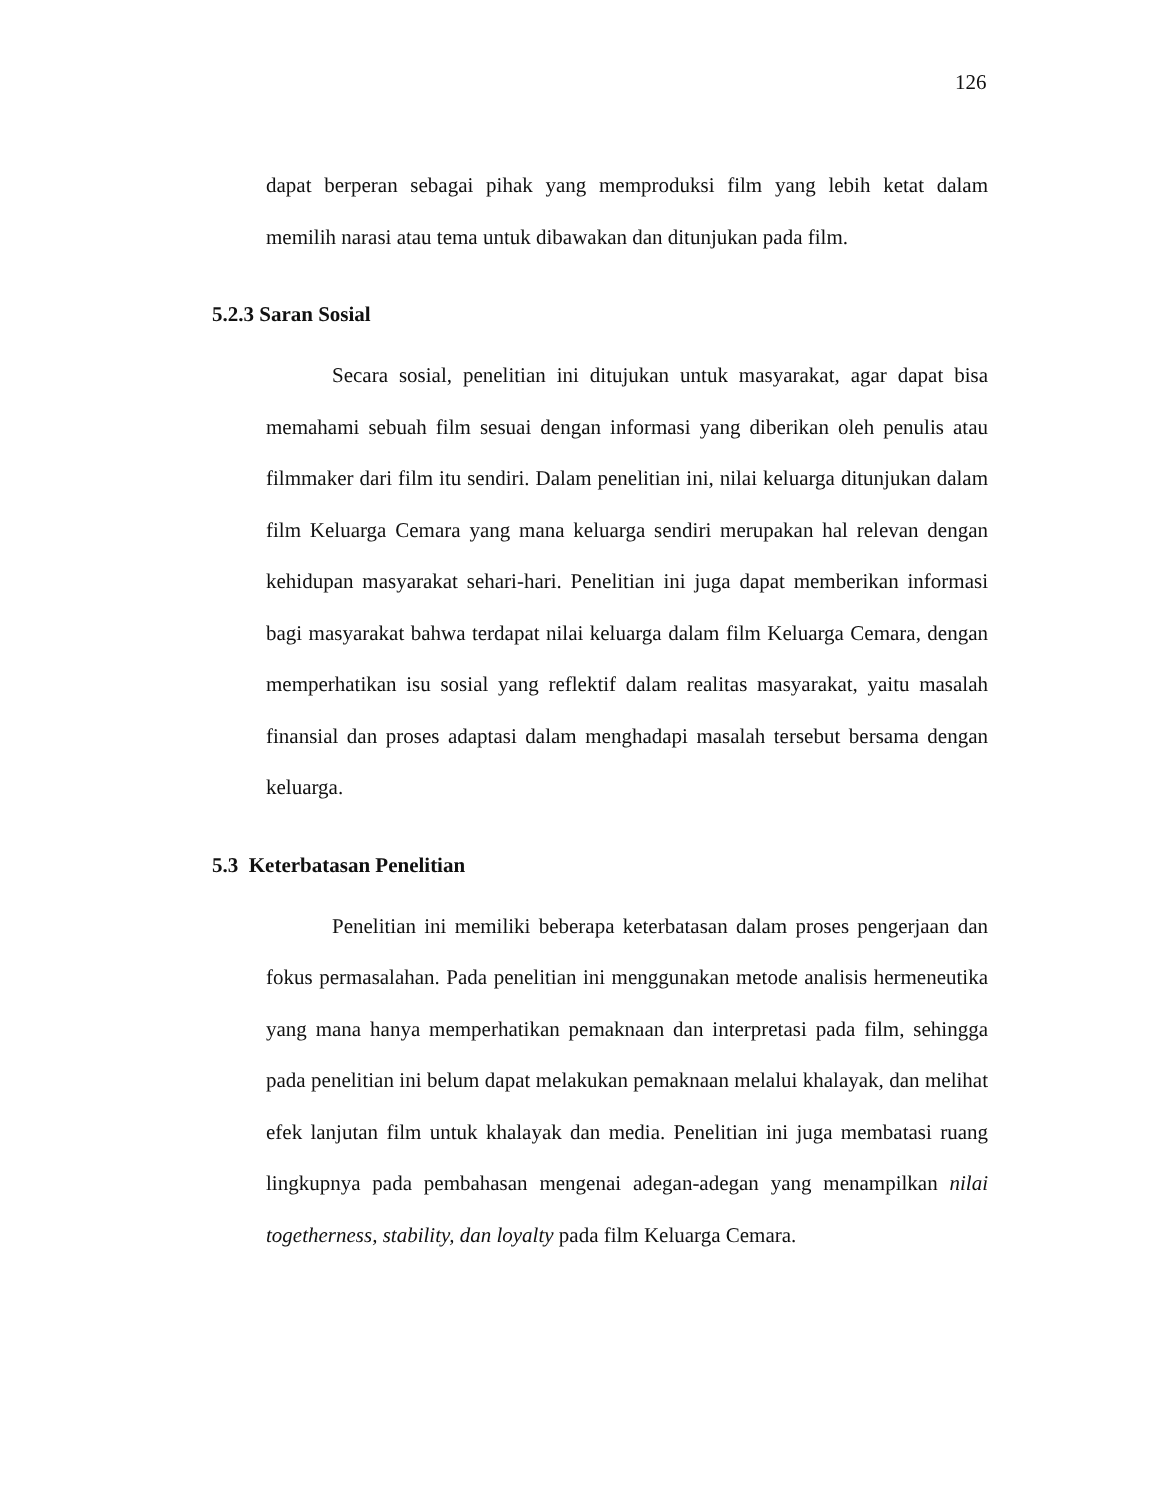126
dapat berperan sebagai pihak yang memproduksi film yang lebih ketat dalam memilih narasi atau tema untuk dibawakan dan ditunjukan pada film.
5.2.3 Saran Sosial
Secara sosial, penelitian ini ditujukan untuk masyarakat, agar dapat bisa memahami sebuah film sesuai dengan informasi yang diberikan oleh penulis atau filmmaker dari film itu sendiri. Dalam penelitian ini, nilai keluarga ditunjukan dalam film Keluarga Cemara yang mana keluarga sendiri merupakan hal relevan dengan kehidupan masyarakat sehari-hari. Penelitian ini juga dapat memberikan informasi bagi masyarakat bahwa terdapat nilai keluarga dalam film Keluarga Cemara, dengan memperhatikan isu sosial yang reflektif dalam realitas masyarakat, yaitu masalah finansial dan proses adaptasi dalam menghadapi masalah tersebut bersama dengan keluarga.
5.3 Keterbatasan Penelitian
Penelitian ini memiliki beberapa keterbatasan dalam proses pengerjaan dan fokus permasalahan. Pada penelitian ini menggunakan metode analisis hermeneutika yang mana hanya memperhatikan pemaknaan dan interpretasi pada film, sehingga pada penelitian ini belum dapat melakukan pemaknaan melalui khalayak, dan melihat efek lanjutan film untuk khalayak dan media. Penelitian ini juga membatasi ruang lingkupnya pada pembahasan mengenai adegan-adegan yang menampilkan nilai togetherness, stability, dan loyalty pada film Keluarga Cemara.